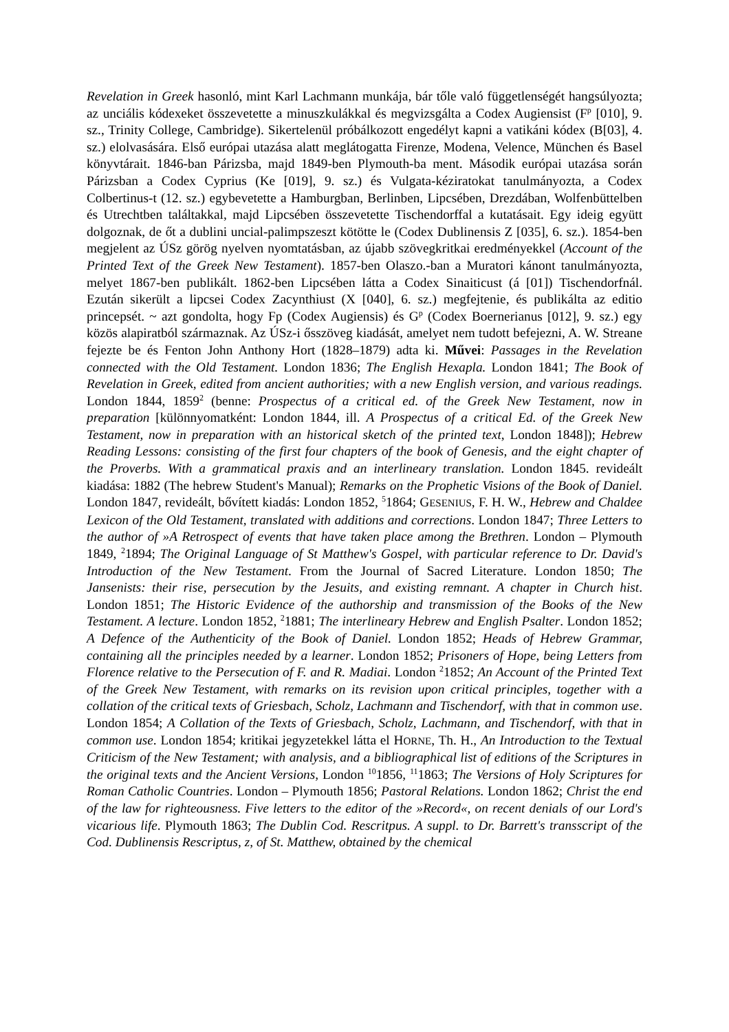Revelation in Greek hasonló, mint Karl Lachmann munkája, bár tőle való függetlenségét hangsúlyozta; az unciális kódexeket összevetette a minuszkulákkal és megvizsgálta a Codex Augiensist (F<sup>p</sup> [010], 9. sz., Trinity College, Cambridge). Sikertelenül próbálkozott engedélyt kapni a vatikáni kódex (B[03], 4. sz.) elolvasására. Első európai utazása alatt meglátogatta Firenze, Modena, Velence, München és Basel könyvtárait. 1846-ban Párizsba, majd 1849-ben Plymouth-ba ment. Második európai utazása során Párizsban a Codex Cyprius (Ke [019], 9. sz.) és Vulgata-kéziratokat tanulmányozta, a Codex Colbertinus-t (12. sz.) egybevetette a Hamburgban, Berlinben, Lipcsében, Drezdában, Wolfenbüttelben és Utrechtben találtakkal, majd Lipcsében összevetette Tischendorffal a kutatásait. Egy ideig együtt dolgoznak, de őt a dublini uncial-palimpszeszt kötötte le (Codex Dublinensis Z [035], 6. sz.). 1854-ben megjelent az ÚSz görög nyelven nyomtatásban, az újabb szövegkritkai eredményekkel (Account of the Printed Text of the Greek New Testament). 1857-ben Olaszo.-ban a Muratori kánont tanulmányozta, melyet 1867-ben publikált. 1862-ben Lipcsében látta a Codex Sinaiticust (á [01]) Tischendorfnál. Ezután sikerült a lipcsei Codex Zacynthiust (X [040], 6. sz.) megfejtenie, és publikálta az editio princepsét. ~ azt gondolta, hogy Fp (Codex Augiensis) és G<sup>p</sup> (Codex Boernerianus [012], 9. sz.) egy közös alapiratból származnak. Az ÚSz-i ősszöveg kiadását, amelyet nem tudott befejezni, A. W. Streane fejezte be és Fenton John Anthony Hort (1828–1879) adta ki. Művei: Passages in the Revelation connected with the Old Testament. London 1836; The English Hexapla. London 1841; The Book of Revelation in Greek, edited from ancient authorities; with a new English version, and various readings. London 1844, 1859<sup>2</sup> (benne: Prospectus of a critical ed. of the Greek New Testament, now in preparation [különnyomatként: London 1844, ill. A Prospectus of a critical Ed. of the Greek New Testament, now in preparation with an historical sketch of the printed text, London 1848]); Hebrew Reading Lessons: consisting of the first four chapters of the book of Genesis, and the eight chapter of the Proverbs. With a grammatical praxis and an interlineary translation. London 1845. revideált kiadása: 1882 (The hebrew Student's Manual); Remarks on the Prophetic Visions of the Book of Daniel. London 1847, revideált, bővített kiadás: London 1852, <sup>5</sup>1864; GESENIUS, F. H. W., Hebrew and Chaldee Lexicon of the Old Testament, translated with additions and corrections. London 1847; Three Letters to the author of »A Retrospect of events that have taken place among the Brethren. London – Plymouth 1849, <sup>2</sup>1894; The Original Language of St Matthew's Gospel, with particular reference to Dr. David's Introduction of the New Testament. From the Journal of Sacred Literature. London 1850; The Jansenists: their rise, persecution by the Jesuits, and existing remnant. A chapter in Church hist. London 1851; The Historic Evidence of the authorship and transmission of the Books of the New Testament. A lecture. London 1852, <sup>2</sup>1881; The interlineary Hebrew and English Psalter. London 1852; A Defence of the Authenticity of the Book of Daniel. London 1852; Heads of Hebrew Grammar, containing all the principles needed by a learner. London 1852; Prisoners of Hope, being Letters from Florence relative to the Persecution of F. and R. Madiai. London <sup>2</sup>1852; An Account of the Printed Text of the Greek New Testament, with remarks on its revision upon critical principles, together with a collation of the critical texts of Griesbach, Scholz, Lachmann and Tischendorf, with that in common use. London 1854; A Collation of the Texts of Griesbach, Scholz, Lachmann, and Tischendorf, with that in common use. London 1854; kritikai jegyzetekkel látta el HORNE, Th. H., An Introduction to the Textual Criticism of the New Testament; with analysis, and a bibliographical list of editions of the Scriptures in the original texts and the Ancient Versions, London <sup>10</sup>1856, <sup>11</sup>1863; The Versions of Holy Scriptures for Roman Catholic Countries. London – Plymouth 1856; Pastoral Relations. London 1862; Christ the end of the law for righteousness. Five letters to the editor of the »Record«, on recent denials of our Lord's vicarious life. Plymouth 1863; The Dublin Cod. Rescritpus. A suppl. to Dr. Barrett's transscript of the Cod. Dublinensis Rescriptus, z, of St. Matthew, obtained by the chemical